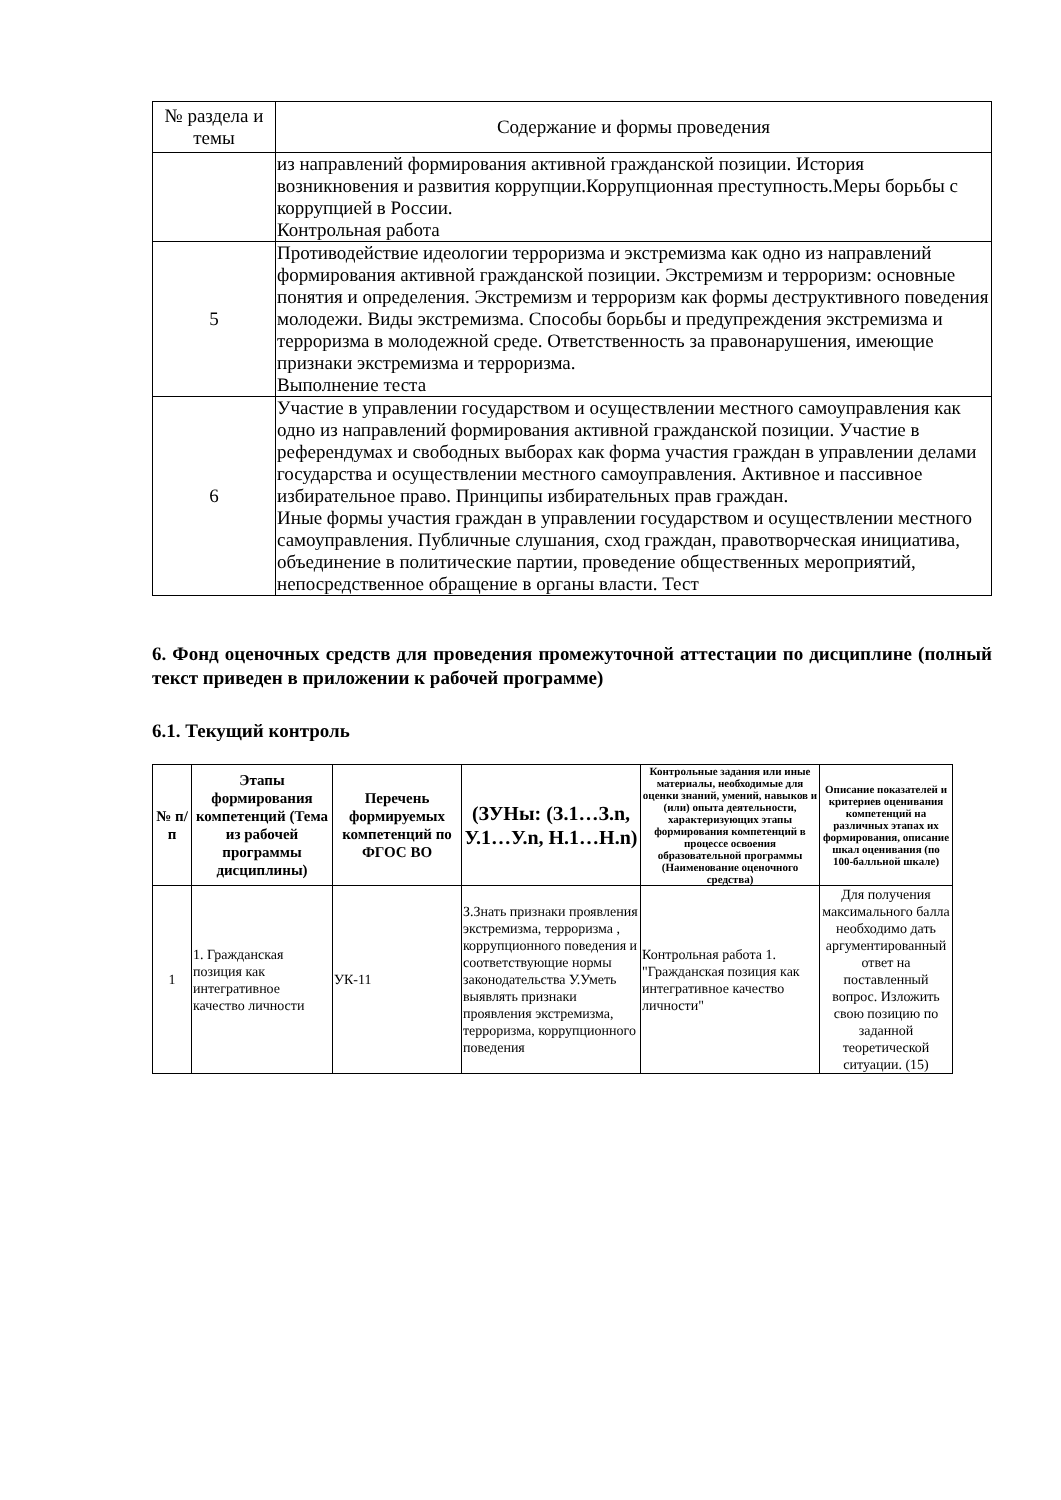| № раздела и темы | Содержание и формы проведения |
| --- | --- |
| | из направлений формирования активной гражданской позиции. История возникновения и развития коррупции.Коррупционная преступность.Меры борьбы с коррупцией в России. Контрольная работа |
| 5 | Противодействие идеологии терроризма и экстремизма как одно из направлений формирования активной гражданской позиции. Экстремизм и терроризм: основные понятия и определения. Экстремизм и терроризм как формы деструктивного поведения молодежи. Виды экстремизма. Способы борьбы и предупреждения экстремизма и терроризма в молодежной среде. Ответственность за правонарушения, имеющие признаки экстремизма и терроризма. Выполнение теста |
| 6 | Участие в управлении государством и осуществлении местного самоуправления как одно из направлений формирования активной гражданской позиции. Участие в референдумах и свободных выборах как форма участия граждан в управлении делами государства и осуществлении местного самоуправления. Активное и пассивное избирательное право. Принципы избирательных прав граждан. Иные формы участия граждан в управлении государством и осуществлении местного самоуправления. Публичные слушания, сход граждан, правотворческая инициатива, объединение в политические партии, проведение общественных мероприятий, непосредственное обращение в органы власти. Тест |
6. Фонд оценочных средств для проведения промежуточной аттестации по дисциплине (полный текст приведен в приложении к рабочей программе)
6.1. Текущий контроль
| № п/п | Этапы формирования компетенций (Тема из рабочей программы дисциплины) | Перечень формируемых компетенций по ФГОС ВО | (ЗУНы: (З.1…З.n, У.1…У.n, Н.1…Н.n) | Контрольные задания или иные материалы, необходимые для оценки знаний, умений, навыков и (или) опыта деятельности, характеризующих этапы формирования компетенций в процессе освоения образовательной программы (Наименование оценочного средства) | Описание показателей и критериев оценивания компетенций на различных этапах их формирования, описание шкал оценивания (по 100-балльной шкале) |
| --- | --- | --- | --- | --- | --- |
| 1 | 1. Гражданская позиция как интегративное качество личности | УК-11 | З.Знать признаки проявления экстремизма, терроризма , коррупционного поведения и соответствующие нормы законодательства У.Уметь выявлять признаки проявления экстремизма, терроризма, коррупционного поведения | Контрольная работа 1. "Гражданская позиция как интегративное качество личности" | Для получения максимального балла необходимо дать аргументированный ответ на поставленный вопрос. Изложить свою позицию по заданной теоретической ситуации. (15) |